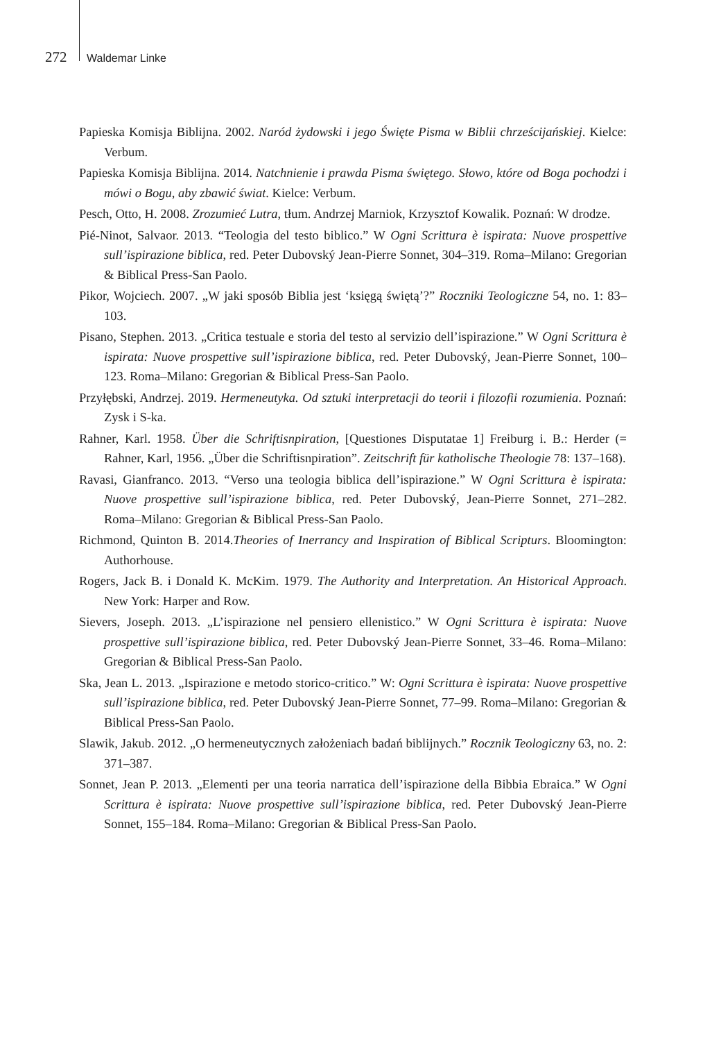272 Waldemar Linke
Papieska Komisja Biblijna. 2002. Naród żydowski i jego Święte Pisma w Biblii chrześcijańskiej. Kielce: Verbum.
Papieska Komisja Biblijna. 2014. Natchnienie i prawda Pisma świętego. Słowo, które od Boga pochodzi i mówi o Bogu, aby zbawić świat. Kielce: Verbum.
Pesch, Otto, H. 2008. Zrozumieć Lutra, tłum. Andrzej Marniok, Krzysztof Kowalik. Poznań: W drodze.
Pié-Ninot, Salvaor. 2013. “Teologia del testo biblico.” W Ogni Scrittura è ispirata: Nuove prospettive sull’ispirazione biblica, red. Peter Dubovský Jean-Pierre Sonnet, 304–319. Roma–Milano: Gregorian & Biblical Press-San Paolo.
Pikor, Wojciech. 2007. „W jaki sposób Biblia jest ‘księgą świętą’?” Roczniki Teologiczne 54, no. 1: 83–103.
Pisano, Stephen. 2013. „Critica testuale e storia del testo al servizio dell’ispirazione.” W Ogni Scrittura è ispirata: Nuove prospettive sull’ispirazione biblica, red. Peter Dubovský, Jean-Pierre Sonnet, 100–123. Roma–Milano: Gregorian & Biblical Press-San Paolo.
Przyłębski, Andrzej. 2019. Hermeneutyka. Od sztuki interpretacji do teorii i filozofii rozumienia. Poznań: Zysk i S-ka.
Rahner, Karl. 1958. Über die Schriftisnpiration, [Questiones Disputatae 1] Freiburg i. B.: Herder (= Rahner, Karl, 1956. „Über die Schriftisnpiration”. Zeitschrift für katholische Theologie 78: 137–168).
Ravasi, Gianfranco. 2013. “Verso una teologia biblica dell’ispirazione.” W Ogni Scrittura è ispirata: Nuove prospettive sull’ispirazione biblica, red. Peter Dubovský, Jean-Pierre Sonnet, 271–282. Roma–Milano: Gregorian & Biblical Press-San Paolo.
Richmond, Quinton B. 2014.Theories of Inerrancy and Inspiration of Biblical Scripturs. Bloomington: Authorhouse.
Rogers, Jack B. i Donald K. McKim. 1979. The Authority and Interpretation. An Historical Approach. New York: Harper and Row.
Sievers, Joseph. 2013. „L’ispirazione nel pensiero ellenistico.” W Ogni Scrittura è ispirata: Nuove prospettive sull’ispirazione biblica, red. Peter Dubovský Jean-Pierre Sonnet, 33–46. Roma–Milano: Gregorian & Biblical Press-San Paolo.
Ska, Jean L. 2013. „Ispirazione e metodo storico-critico.” W: Ogni Scrittura è ispirata: Nuove prospettive sull’ispirazione biblica, red. Peter Dubovský Jean-Pierre Sonnet, 77–99. Roma–Milano: Gregorian & Biblical Press-San Paolo.
Slawik, Jakub. 2012. „O hermeneutycznych założeniach badań biblijnych.” Rocznik Teologiczny 63, no. 2: 371–387.
Sonnet, Jean P. 2013. „Elementi per una teoria narratica dell’ispirazione della Bibbia Ebraica.” W Ogni Scrittura è ispirata: Nuove prospettive sull’ispirazione biblica, red. Peter Dubovský Jean-Pierre Sonnet, 155–184. Roma–Milano: Gregorian & Biblical Press-San Paolo.